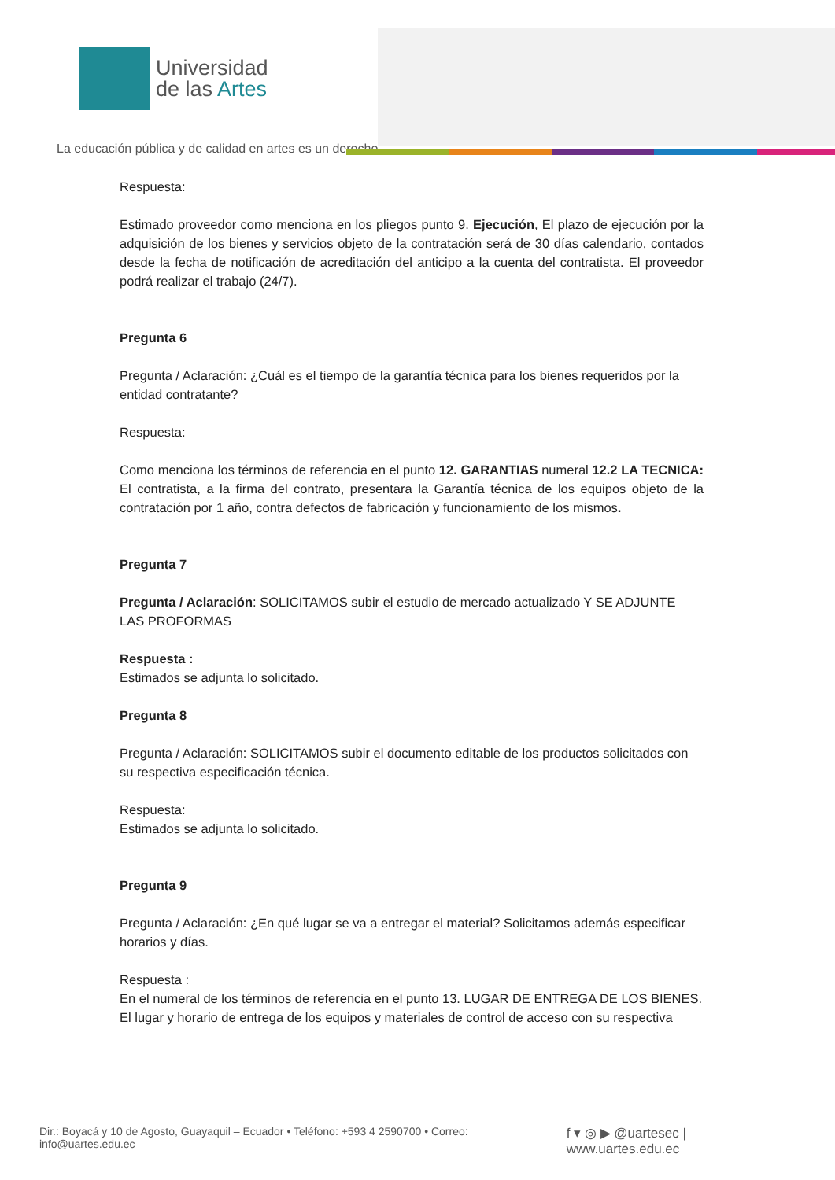Universidad
de las Artes
La educación pública y de calidad en artes es un derecho
Respuesta:
Estimado proveedor como menciona en los pliegos punto 9. Ejecución, El plazo de ejecución por la adquisición de los bienes y servicios objeto de la contratación será de 30 días calendario, contados desde la fecha de notificación de acreditación del anticipo a la cuenta del contratista. El proveedor podrá realizar el trabajo (24/7).
Pregunta 6
Pregunta / Aclaración: ¿Cuál es el tiempo de la garantía técnica para los bienes requeridos por la entidad contratante?
Respuesta:
Como menciona los términos de referencia en el punto 12. GARANTIAS numeral 12.2 LA TECNICA: El contratista, a la firma del contrato, presentara la Garantía técnica de los equipos objeto de la contratación por 1 año, contra defectos de fabricación y funcionamiento de los mismos.
Pregunta 7
Pregunta / Aclaración: SOLICITAMOS subir el estudio de mercado actualizado Y SE ADJUNTE LAS PROFORMAS
Respuesta :
Estimados se adjunta lo solicitado.
Pregunta 8
Pregunta / Aclaración: SOLICITAMOS subir el documento editable de los productos solicitados con su respectiva especificación técnica.
Respuesta:
Estimados se adjunta lo solicitado.
Pregunta 9
Pregunta / Aclaración: ¿En qué lugar se va a entregar el material? Solicitamos además especificar horarios y días.
Respuesta :
En el numeral de los términos de referencia en el punto 13. LUGAR DE ENTREGA DE LOS BIENES. El lugar y horario de entrega de los equipos y materiales de control de acceso con su respectiva
Dir.: Boyacá y 10 de Agosto, Guayaquil – Ecuador • Teléfono: +593 4 2590700 • Correo: info@uartes.edu.ec f ▾ ◎ ▶ @uartesec | www.uartes.edu.ec